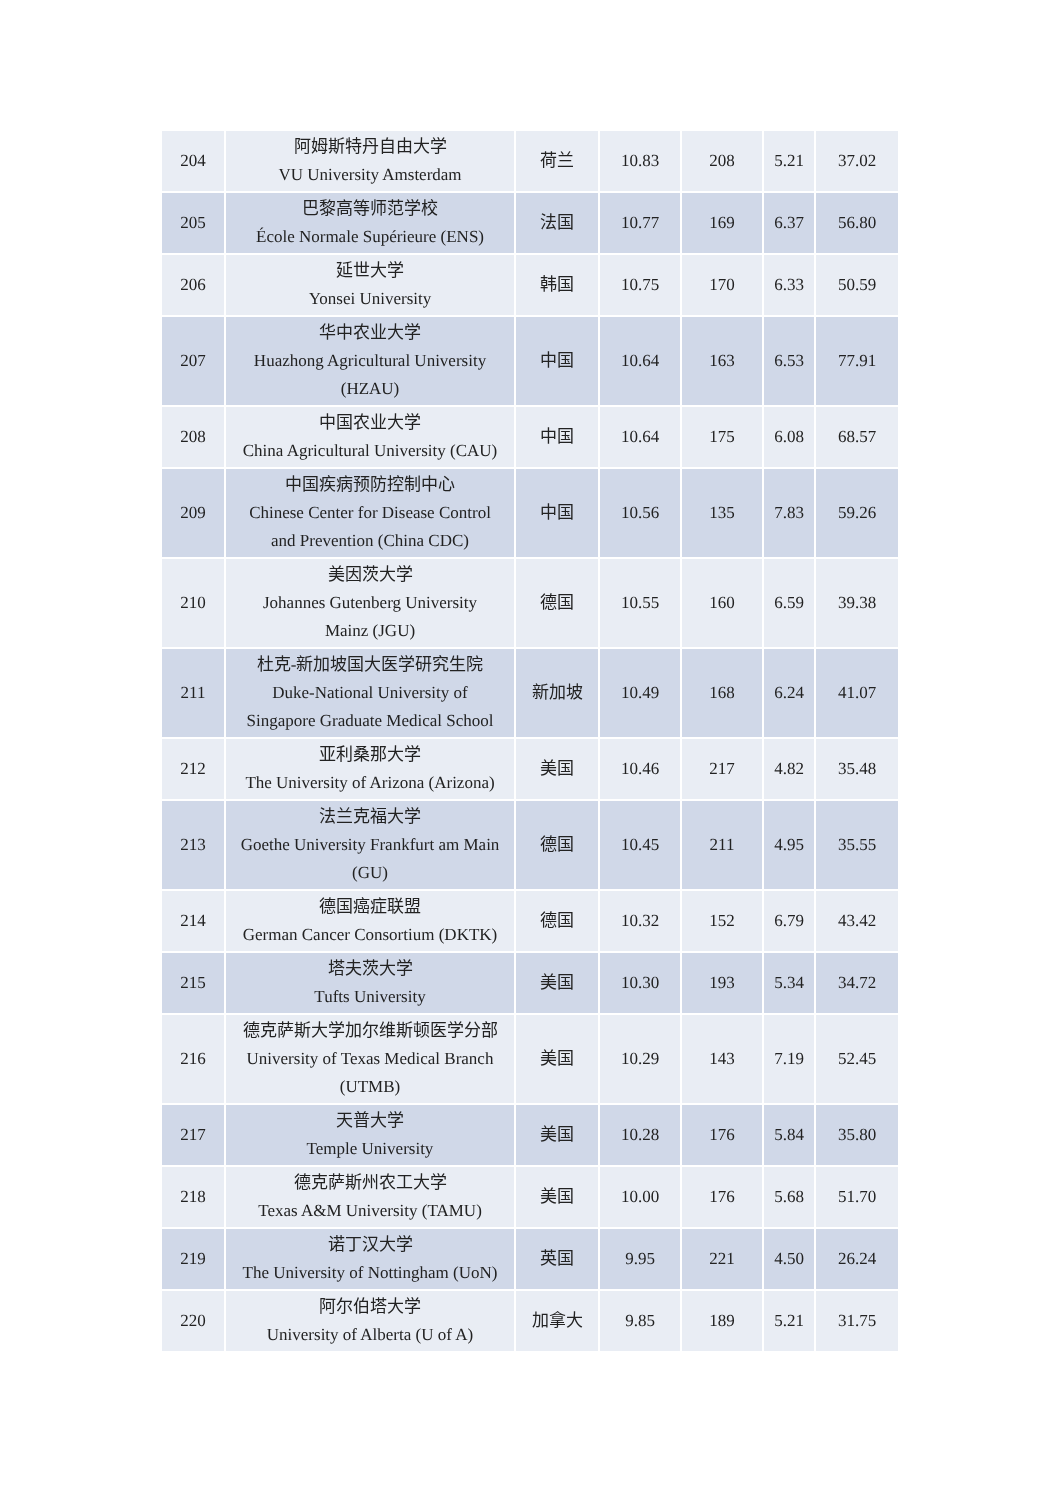| 204 | 阿姆斯特丹自由大学 VU University Amsterdam | 荷兰 | 10.83 | 208 | 5.21 | 37.02 |
| 205 | 巴黎高等师范学校 École Normale Supérieure (ENS) | 法国 | 10.77 | 169 | 6.37 | 56.80 |
| 206 | 延世大学 Yonsei University | 韩国 | 10.75 | 170 | 6.33 | 50.59 |
| 207 | 华中农业大学 Huazhong Agricultural University (HZAU) | 中国 | 10.64 | 163 | 6.53 | 77.91 |
| 208 | 中国农业大学 China Agricultural University (CAU) | 中国 | 10.64 | 175 | 6.08 | 68.57 |
| 209 | 中国疾病预防控制中心 Chinese Center for Disease Control and Prevention (China CDC) | 中国 | 10.56 | 135 | 7.83 | 59.26 |
| 210 | 美因茨大学 Johannes Gutenberg University Mainz (JGU) | 德国 | 10.55 | 160 | 6.59 | 39.38 |
| 211 | 杜克-新加坡国大医学研究生院 Duke-National University of Singapore Graduate Medical School | 新加坡 | 10.49 | 168 | 6.24 | 41.07 |
| 212 | 亚利桑那大学 The University of Arizona (Arizona) | 美国 | 10.46 | 217 | 4.82 | 35.48 |
| 213 | 法兰克福大学 Goethe University Frankfurt am Main (GU) | 德国 | 10.45 | 211 | 4.95 | 35.55 |
| 214 | 德国癌症联盟 German Cancer Consortium (DKTK) | 德国 | 10.32 | 152 | 6.79 | 43.42 |
| 215 | 塔夫茨大学 Tufts University | 美国 | 10.30 | 193 | 5.34 | 34.72 |
| 216 | 德克萨斯大学加尔维斯顿医学分部 University of Texas Medical Branch (UTMB) | 美国 | 10.29 | 143 | 7.19 | 52.45 |
| 217 | 天普大学 Temple University | 美国 | 10.28 | 176 | 5.84 | 35.80 |
| 218 | 德克萨斯州农工大学 Texas A&M University (TAMU) | 美国 | 10.00 | 176 | 5.68 | 51.70 |
| 219 | 诺丁汉大学 The University of Nottingham (UoN) | 英国 | 9.95 | 221 | 4.50 | 26.24 |
| 220 | 阿尔伯塔大学 University of Alberta (U of A) | 加拿大 | 9.85 | 189 | 5.21 | 31.75 |